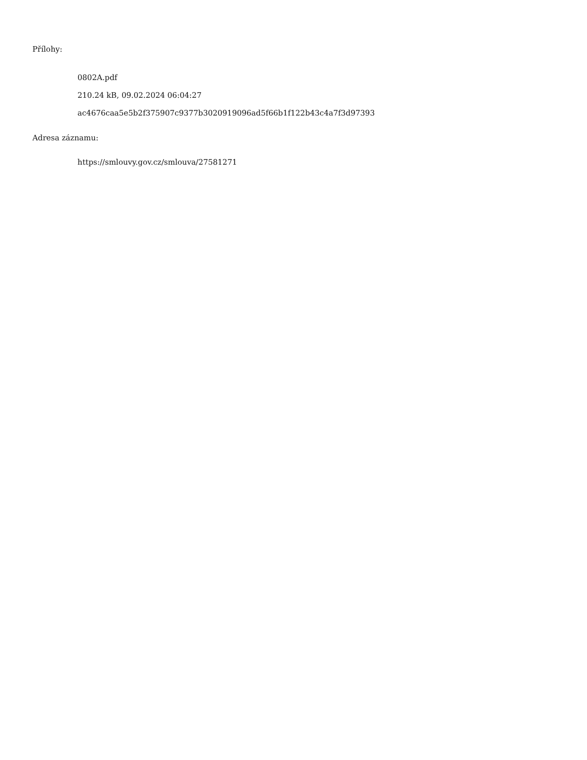Přílohy:
0802A.pdf
210.24 kB, 09.02.2024 06:04:27
ac4676caa5e5b2f375907c9377b3020919096ad5f66b1f122b43c4a7f3d97393
Adresa záznamu:
https://smlouvy.gov.cz/smlouva/27581271